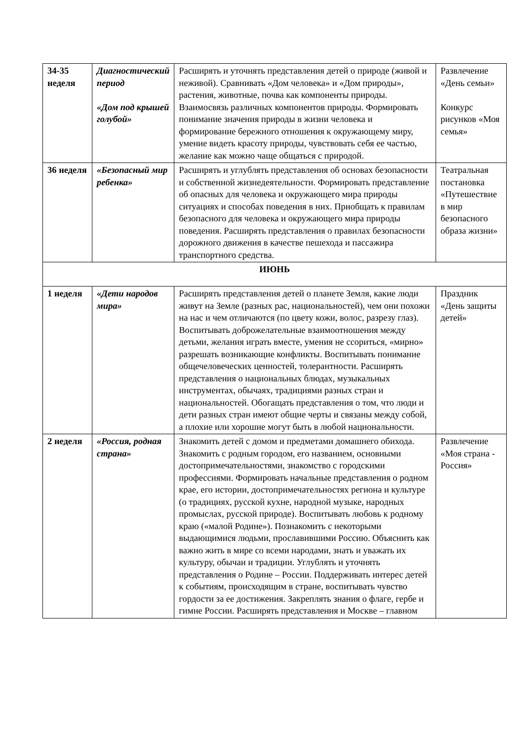| 34-35 неделя | Диагностический период «Дом под крышей голубой» | Расширять и уточнять представления детей о природе (живой и неживой). Сравнивать «Дом человека» и «Дом природы», растения, животные, почва как компоненты природы. Взаимосвязь различных компонентов природы. Формировать понимание значения природы в жизни человека и формирование бережного отношения к окружающему миру, умение видеть красоту природы, чувствовать себя ее частью, желание как можно чаще общаться с природой. | Развлечение «День семьи» Конкурс рисунков «Моя семья» |
| 36 неделя | «Безопасный мир ребенка» | Расширять и углублять представления об основах безопасности и собственной жизнедеятельности. Формировать представление об опасных для человека и окружающего мира природы ситуациях и способах поведения в них. Приобщать к правилам безопасного для человека и окружающего мира природы поведения. Расширять представления о правилах безопасности дорожного движения в качестве пешехода и пассажира транспортного средства. | Театральная постановка «Путешествие в мир безопасного образа жизни» |
| ИЮНЬ | | | |
| 1 неделя | «Дети народов мира» | Расширять представления детей о планете Земля, какие люди живут на Земле (разных рас, национальностей), чем они похожи на нас и чем отличаются (по цвету кожи, волос, разрезу глаз). Воспитывать доброжелательные взаимоотношения между детьми, желания играть вместе, умения не ссориться, «мирно» разрешать возникающие конфликты. Воспитывать понимание общечеловеческих ценностей, толерантности. Расширять представления о национальных блюдах, музыкальных инструментах, обычаях, традициями разных стран и национальностей. Обогащать представления о том, что люди и дети разных стран имеют общие черты и связаны между собой, а плохие или хорошие могут быть в любой национальности. | Праздник «День защиты детей» |
| 2 неделя | «Россия, родная страна» | Знакомить детей с домом и предметами домашнего обихода. Знакомить с родным городом, его названием, основными достопримечательностями, знакомство с городскими профессиями. Формировать начальные представления о родном крае, его истории, достопримечательностях региона и культуре (о традициях, русской кухне, народной музыке, народных промыслах, русской природе). Воспитывать любовь к родному краю («малой Родине»). Познакомить с некоторыми выдающимися людьми, прославившими Россию. Объяснить как важно жить в мире со всеми народами, знать и уважать их культуру, обычаи и традиции. Углублять и уточнять представления о Родине – России. Поддерживать интерес детей к событиям, происходящим в стране, воспитывать чувство гордости за ее достижения. Закреплять знания о флаге, гербе и гимне России. Расширять представления и Москве – главном | Развлечение «Моя страна - Россия» |